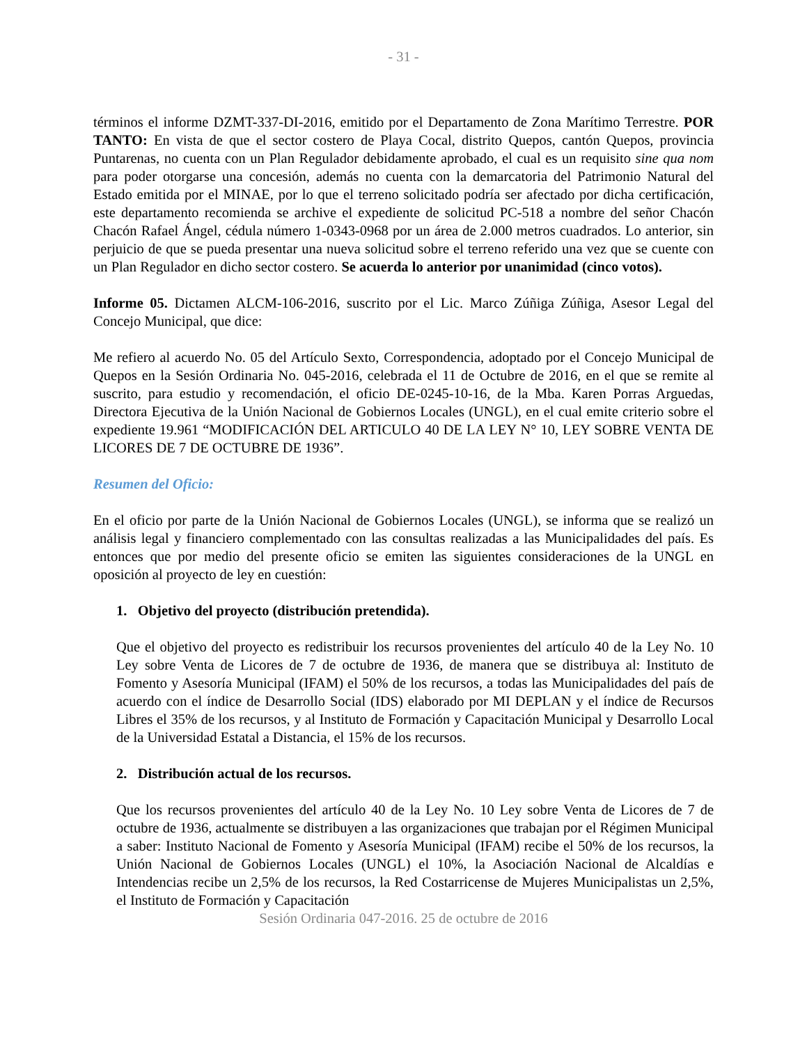- 31 -
términos el informe DZMT-337-DI-2016, emitido por el Departamento de Zona Marítimo Terrestre. POR TANTO: En vista de que el sector costero de Playa Cocal, distrito Quepos, cantón Quepos, provincia Puntarenas, no cuenta con un Plan Regulador debidamente aprobado, el cual es un requisito sine qua nom para poder otorgarse una concesión, además no cuenta con la demarcatoria del Patrimonio Natural del Estado emitida por el MINAE, por lo que el terreno solicitado podría ser afectado por dicha certificación, este departamento recomienda se archive el expediente de solicitud PC-518 a nombre del señor Chacón Chacón Rafael Ángel, cédula número 1-0343-0968 por un área de 2.000 metros cuadrados. Lo anterior, sin perjuicio de que se pueda presentar una nueva solicitud sobre el terreno referido una vez que se cuente con un Plan Regulador en dicho sector costero. Se acuerda lo anterior por unanimidad (cinco votos).
Informe 05. Dictamen ALCM-106-2016, suscrito por el Lic. Marco Zúñiga Zúñiga, Asesor Legal del Concejo Municipal, que dice:
Me refiero al acuerdo No. 05 del Artículo Sexto, Correspondencia, adoptado por el Concejo Municipal de Quepos en la Sesión Ordinaria No. 045-2016, celebrada el 11 de Octubre de 2016, en el que se remite al suscrito, para estudio y recomendación, el oficio DE-0245-10-16, de la Mba. Karen Porras Arguedas, Directora Ejecutiva de la Unión Nacional de Gobiernos Locales (UNGL), en el cual emite criterio sobre el expediente 19.961 “MODIFICACIÓN DEL ARTICULO 40 DE LA LEY N° 10, LEY SOBRE VENTA DE LICORES DE 7 DE OCTUBRE DE 1936”.
Resumen del Oficio:
En el oficio por parte de la Unión Nacional de Gobiernos Locales (UNGL), se informa que se realizó un análisis legal y financiero complementado con las consultas realizadas a las Municipalidades del país. Es entonces que por medio del presente oficio se emiten las siguientes consideraciones de la UNGL en oposición al proyecto de ley en cuestión:
1. Objetivo del proyecto (distribución pretendida).
Que el objetivo del proyecto es redistribuir los recursos provenientes del artículo 40 de la Ley No. 10 Ley sobre Venta de Licores de 7 de octubre de 1936, de manera que se distribuya al: Instituto de Fomento y Asesoría Municipal (IFAM) el 50% de los recursos, a todas las Municipalidades del país de acuerdo con el índice de Desarrollo Social (IDS) elaborado por MI DEPLAN y el índice de Recursos Libres el 35% de los recursos, y al Instituto de Formación y Capacitación Municipal y Desarrollo Local de la Universidad Estatal a Distancia, el 15% de los recursos.
2. Distribución actual de los recursos.
Que los recursos provenientes del artículo 40 de la Ley No. 10 Ley sobre Venta de Licores de 7 de octubre de 1936, actualmente se distribuyen a las organizaciones que trabajan por el Régimen Municipal a saber: Instituto Nacional de Fomento y Asesoría Municipal (IFAM) recibe el 50% de los recursos, la Unión Nacional de Gobiernos Locales (UNGL) el 10%, la Asociación Nacional de Alcaldías e Intendencias recibe un 2,5% de los recursos, la Red Costarricense de Mujeres Municipalistas un 2,5%, el Instituto de Formación y Capacitación
Sesión Ordinaria 047-2016. 25 de octubre de 2016